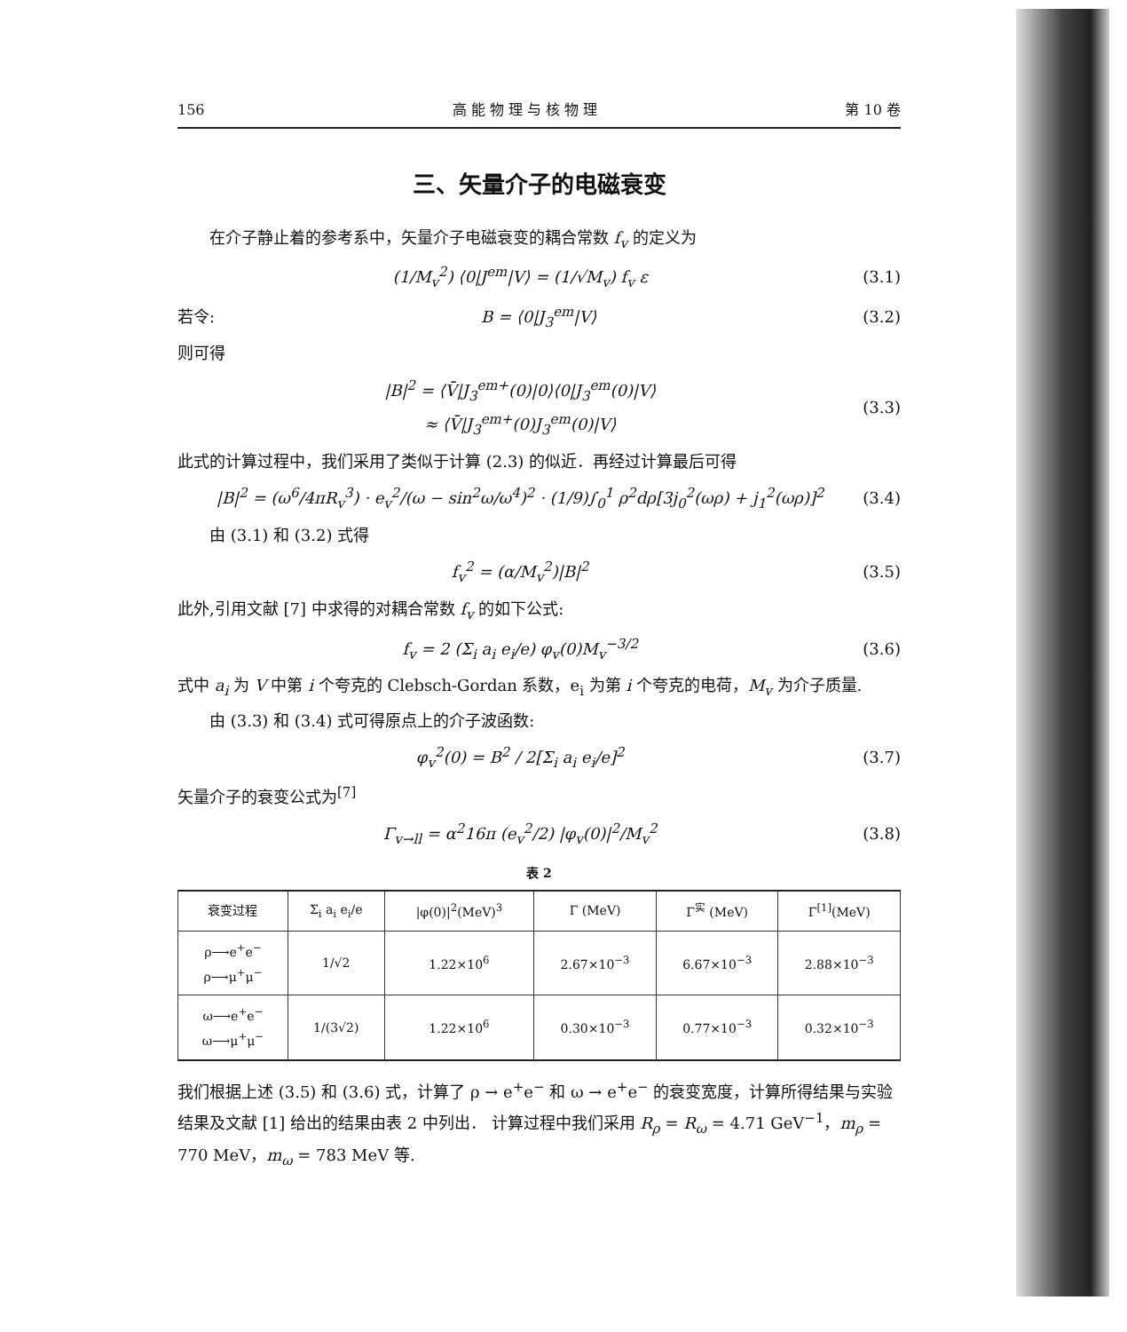156 高 能 物 理 与 核 物 理 第 10 卷
三、矢量介子的电磁衰变
在介子静止着的参考系中，矢量介子电磁衰变的耦合常数 f<sub>v</sub> 的定义为
(1/M<sub>v</sub><sup>2</sup>) ⟨0|J<sup>em</sup>|V⟩ = (1/√M<sub>v</sub>) f<sub>v</sub> ε (3.1)
若令: B = ⟨0|J<sub>3</sub><sup>em</sup>|V⟩ (3.2)
则可得
|B|<sup>2</sup> = ⟨V̄|J<sub>3</sub><sup>em+</sup>(0)|0⟩⟨0|J<sub>3</sub><sup>em</sup>(0)|V⟩
≈ ⟨V̄|J<sub>3</sub><sup>em+</sup>(0)J<sub>3</sub><sup>em</sup>(0)|V⟩ (3.3)
此式的计算过程中，我们采用了类似于计算 (2.3) 的似近．再经过计算最后可得
|B|<sup>2</sup> = (ω<sup>6</sup>/4πR<sub>v</sub><sup>3</sup>) · e<sub>v</sub><sup>2</sup>/(ω − sin<sup>2</sup>ω/ω<sup>4</sup>)<sup>2</sup> · (1/9)∫<sub>0</sub><sup>1</sup> ρ<sup>2</sup>dρ[3j<sub>0</sub><sup>2</sup>(ωρ) + j<sub>1</sub><sup>2</sup>(ωρ)]<sup>2</sup> (3.4)
由 (3.1) 和 (3.2) 式得
f<sub>v</sub><sup>2</sup> = (α/M<sub>v</sub><sup>2</sup>)|B|<sup>2</sup> (3.5)
此外,引用文献 [7] 中求得的对耦合常数 f<sub>v</sub> 的如下公式:
f<sub>v</sub> = 2 (Σ<sub>i</sub> a<sub>i</sub> e<sub>i</sub>/e) φ<sub>v</sub>(0)M<sub>v</sub><sup>−3/2</sup> (3.6)
式中 a<sub>i</sub> 为 V 中第 i 个夸克的 Clebsch-Gordan 系数，e<sub>i</sub> 为第 i 个夸克的电荷，M<sub>v</sub> 为介子质量.
由 (3.3) 和 (3.4) 式可得原点上的介子波函数:
φ<sub>v</sub><sup>2</sup>(0) = B<sup>2</sup> / 2[Σ<sub>i</sub> a<sub>i</sub> e<sub>i</sub>/e]<sup>2</sup> (3.7)
矢量介子的衰变公式为<sup>[7]</sup>
Γ<sub>v→ll</sub> = α<sup>2</sup>16π (e<sub>v</sub><sup>2</sup>/2) |φ<sub>v</sub>(0)|<sup>2</sup>/M<sub>v</sub><sup>2</sup> (3.8)
表 2
| 衰变过程 | Σ<sub>i</sub> a<sub>i</sub> e<sub>i</sub>/e | /φ(0)/<sup>2</sup>(MeV)<sup>3</sup> | Γ (MeV) | Γ<sup>实</sup> (MeV) | Γ<sup>[1]</sup>(MeV) |
| --- | --- | --- | --- | --- | --- |
| ρ⟶e<sup>+</sup>e<sup>−</sup> ρ⟶μ<sup>+</sup>μ<sup>−</sup> | 1/√2 | 1.22×10<sup>6</sup> | 2.67×10<sup>−3</sup> | 6.67×10<sup>−3</sup> | 2.88×10<sup>−3</sup> |
| ω⟶e<sup>+</sup>e<sup>−</sup> ω⟶μ<sup>+</sup>μ<sup>−</sup> | 1/(3√2) | 1.22×10<sup>6</sup> | 0.30×10<sup>−3</sup> | 0.77×10<sup>−3</sup> | 0.32×10<sup>−3</sup> |
我们根据上述 (3.5) 和 (3.6) 式，计算了 ρ → e<sup>+</sup>e<sup>−</sup> 和 ω → e<sup>+</sup>e<sup>−</sup> 的衰变宽度，计算所得结果与实验结果及文献 [1] 给出的结果由表 2 中列出． 计算过程中我们采用 R<sub>ρ</sub> = R<sub>ω</sub> = 4.71 GeV<sup>−1</sup>，m<sub>ρ</sub> = 770 MeV，m<sub>ω</sub> = 783 MeV 等.